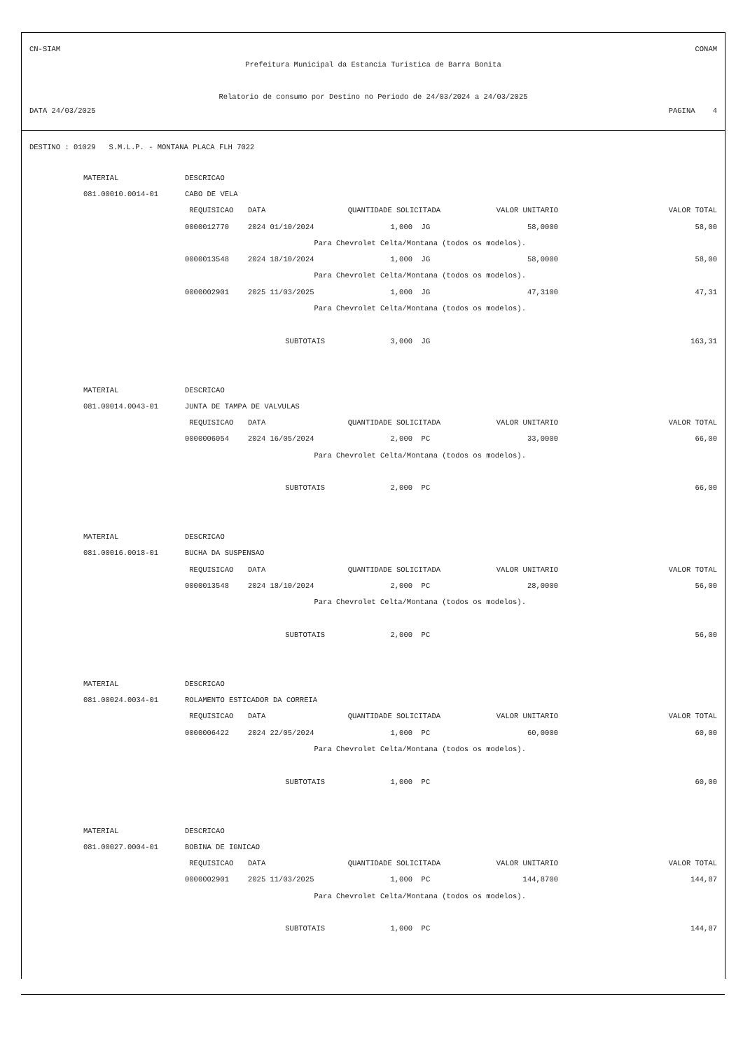CN-SIAM CONAM
Prefeitura Municipal da Estancia Turistica de Barra Bonita
Relatorio de consumo por Destino no Periodo de 24/03/2024 a 24/03/2025
DATA 24/03/2025 PAGINA 4
DESTINO : 01029 S.M.L.P. - MONTANA PLACA FLH 7022
| | MATERIAL | DESCRICAO | | | | | |
| | 081.00010.0014-01 | CABO DE VELA | | | | | |
| | | REQUISICAO | DATA | QUANTIDADE SOLICITADA | | VALOR UNITARIO | VALOR TOTAL |
| | | 0000012770 | 2024 01/10/2024 | 1,000 | JG | 58,0000 | 58,00 |
| | | | Para Chevrolet Celta/Montana (todos os modelos). | | | | |
| | | 0000013548 | 2024 18/10/2024 | 1,000 | JG | 58,0000 | 58,00 |
| | | | Para Chevrolet Celta/Montana (todos os modelos). | | | | |
| | | 0000002901 | 2025 11/03/2025 | 1,000 | JG | 47,3100 | 47,31 |
| | | | Para Chevrolet Celta/Montana (todos os modelos). | | | | |
| | | | SUBTOTAIS | 3,000 | JG | | 163,31 |
| | MATERIAL | DESCRICAO | | | | | |
| | 081.00014.0043-01 | JUNTA DE TAMPA DE VALVULAS | | | | | |
| | | REQUISICAO | DATA | QUANTIDADE SOLICITADA | | VALOR UNITARIO | VALOR TOTAL |
| | | 0000006054 | 2024 16/05/2024 | 2,000 | PC | 33,0000 | 66,00 |
| | | | Para Chevrolet Celta/Montana (todos os modelos). | | | | |
| | | | SUBTOTAIS | 2,000 | PC | | 66,00 |
| | MATERIAL | DESCRICAO | | | | | |
| | 081.00016.0018-01 | BUCHA DA SUSPENSAO | | | | | |
| | | REQUISICAO | DATA | QUANTIDADE SOLICITADA | | VALOR UNITARIO | VALOR TOTAL |
| | | 0000013548 | 2024 18/10/2024 | 2,000 | PC | 28,0000 | 56,00 |
| | | | Para Chevrolet Celta/Montana (todos os modelos). | | | | |
| | | | SUBTOTAIS | 2,000 | PC | | 56,00 |
| | MATERIAL | DESCRICAO | | | | | |
| | 081.00024.0034-01 | ROLAMENTO ESTICADOR DA CORREIA | | | | | |
| | | REQUISICAO | DATA | QUANTIDADE SOLICITADA | | VALOR UNITARIO | VALOR TOTAL |
| | | 0000006422 | 2024 22/05/2024 | 1,000 | PC | 60,0000 | 60,00 |
| | | | Para Chevrolet Celta/Montana (todos os modelos). | | | | |
| | | | SUBTOTAIS | 1,000 | PC | | 60,00 |
| | MATERIAL | DESCRICAO | | | | | |
| | 081.00027.0004-01 | BOBINA DE IGNICAO | | | | | |
| | | REQUISICAO | DATA | QUANTIDADE SOLICITADA | | VALOR UNITARIO | VALOR TOTAL |
| | | 0000002901 | 2025 11/03/2025 | 1,000 | PC | 144,8700 | 144,87 |
| | | | Para Chevrolet Celta/Montana (todos os modelos). | | | | |
| | | | SUBTOTAIS | 1,000 | PC | | 144,87 |